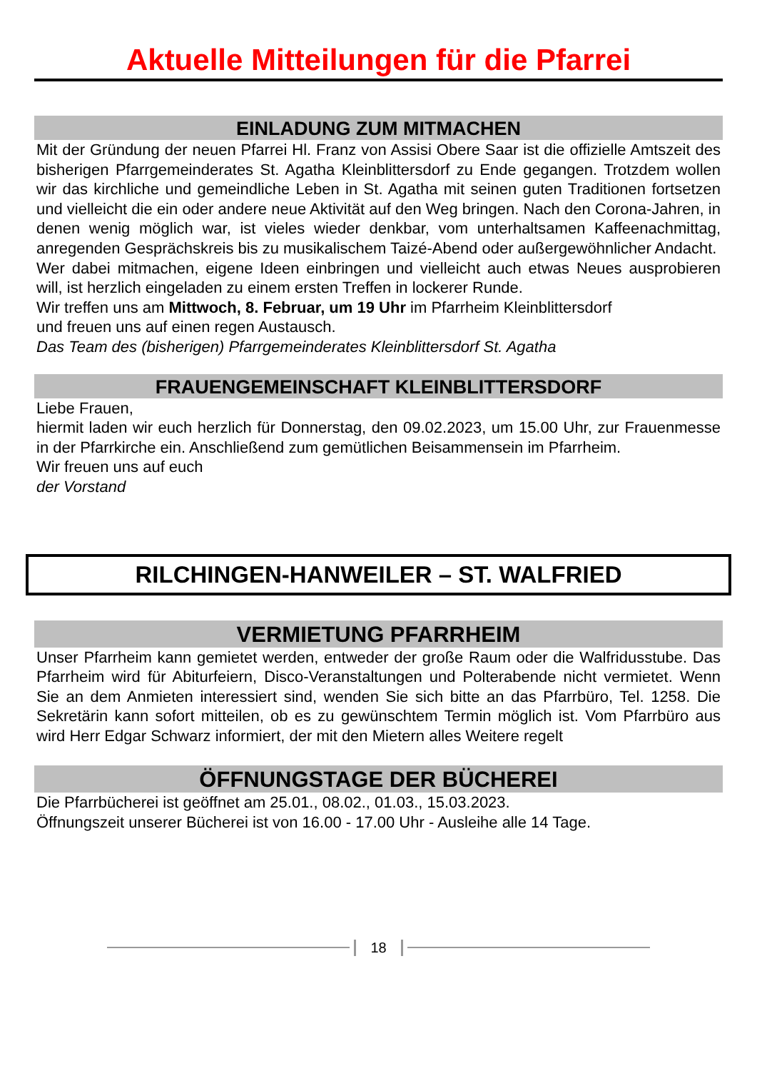Aktuelle Mitteilungen für die Pfarrei
EINLADUNG ZUM MITMACHEN
Mit der Gründung der neuen Pfarrei Hl. Franz von Assisi Obere Saar ist die offizielle Amtszeit des bisherigen Pfarrgemeinderates St. Agatha Kleinblittersdorf zu Ende gegangen. Trotzdem wollen wir das kirchliche und gemeindliche Leben in St. Agatha mit seinen guten Traditionen fortsetzen und vielleicht die ein oder andere neue Aktivität auf den Weg bringen. Nach den Corona-Jahren, in denen wenig möglich war, ist vieles wieder denkbar, vom unterhaltsamen Kaffeenachmittag, anregenden Gesprächskreis bis zu musikalischem Taizé-Abend oder außergewöhnlicher Andacht.
Wer dabei mitmachen, eigene Ideen einbringen und vielleicht auch etwas Neues ausprobieren will, ist herzlich eingeladen zu einem ersten Treffen in lockerer Runde.
Wir treffen uns am Mittwoch, 8. Februar, um 19 Uhr im Pfarrheim Kleinblittersdorf
und freuen uns auf einen regen Austausch.
Das Team des (bisherigen) Pfarrgemeinderates Kleinblittersdorf St. Agatha
FRAUENGEMEINSCHAFT KLEINBLITTERSDORF
Liebe Frauen,
hiermit laden wir euch herzlich für Donnerstag, den 09.02.2023, um 15.00 Uhr, zur Frauenmesse in der Pfarrkirche ein. Anschließend zum gemütlichen Beisammensein im Pfarrheim.
Wir freuen uns auf euch
der Vorstand
RILCHINGEN-HANWEILER – ST. WALFRIED
VERMIETUNG PFARRHEIM
Unser Pfarrheim kann gemietet werden, entweder der große Raum oder die Walfridusstube. Das Pfarrheim wird für Abiturfeiern, Disco-Veranstaltungen und Polterabende nicht vermietet. Wenn Sie an dem Anmieten interessiert sind, wenden Sie sich bitte an das Pfarrbüro, Tel. 1258. Die Sekretärin kann sofort mitteilen, ob es zu gewünschtem Termin möglich ist. Vom Pfarrbüro aus wird Herr Edgar Schwarz informiert, der mit den Mietern alles Weitere regelt
ÖFFNUNGSTAGE DER BÜCHEREI
Die Pfarrbücherei ist geöffnet am 25.01., 08.02., 01.03., 15.03.2023.
Öffnungszeit unserer Bücherei ist von 16.00 - 17.00 Uhr - Ausleihe alle 14 Tage.
18